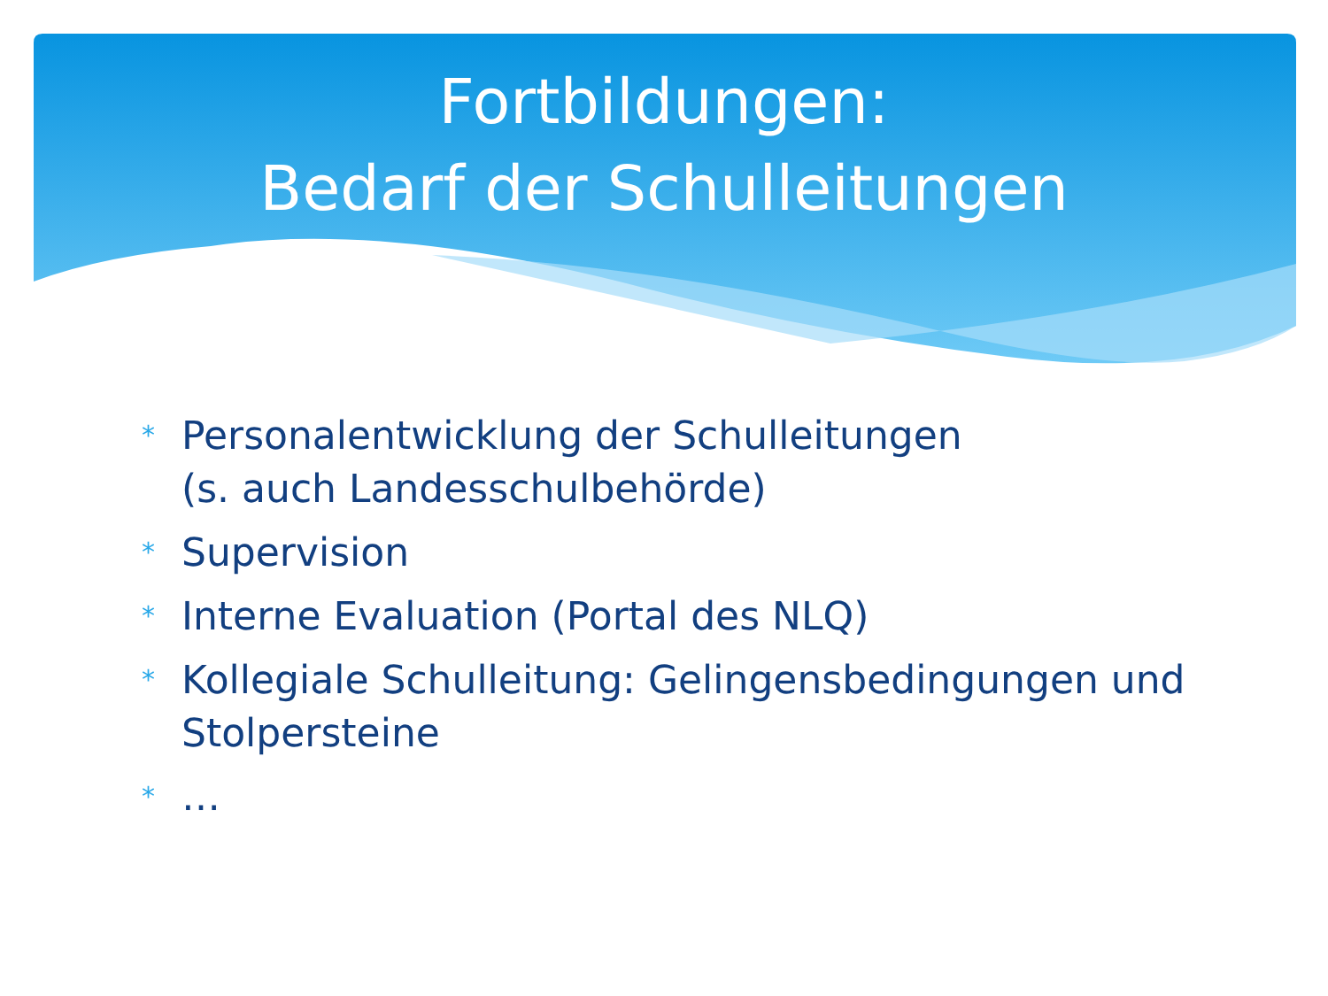Fortbildungen:
Bedarf der Schulleitungen
* Personalentwicklung der Schulleitungen
(s. auch Landesschulbehörde)
* Supervision
* Interne Evaluation (Portal des NLQ)
* Kollegiale Schulleitung: Gelingensbedingungen und Stolpersteine
* …